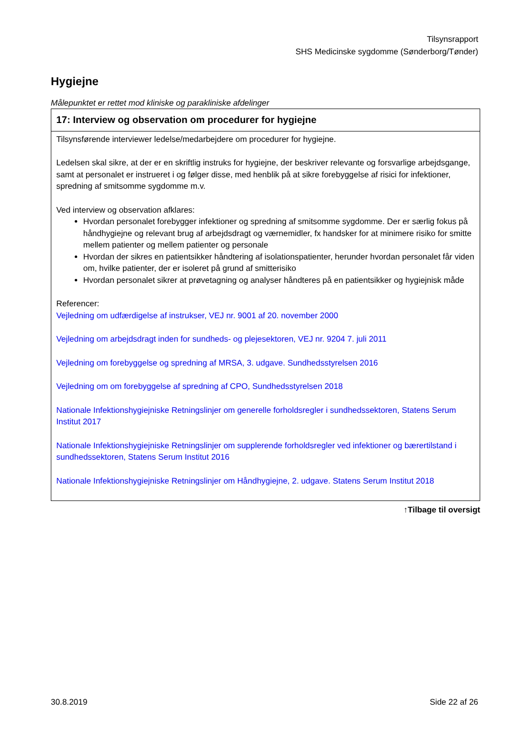Tilsynsrapport
SHS Medicinske sygdomme (Sønderborg/Tønder)
Hygiejne
Målepunktet er rettet mod kliniske og parakliniske afdelinger
| 17: Interview og observation om procedurer for hygiejne |
| --- |
| Tilsynsførende interviewer ledelse/medarbejdere om procedurer for hygiejne. Ledelsen skal sikre, at der er en skriftlig instruks for hygiejne, der beskriver relevante og forsvarlige arbejdsgange, samt at personalet er instrueret i og følger disse, med henblik på at sikre forebyggelse af risici for infektioner, spredning af smitsomme sygdomme m.v. Ved interview og observation afklares: Hvordan personalet forebygger infektioner og spredning af smitsomme sygdomme. Der er særlig fokus på håndhygiejne og relevant brug af arbejdsdragt og værnemidler, fx handsker for at minimere risiko for smitte mellem patienter og mellem patienter og personale Hvordan der sikres en patientsikker håndtering af isolationspatienter, herunder hvordan personalet får viden om, hvilke patienter, der er isoleret på grund af smitterisiko Hvordan personalet sikrer at prøvetagning og analyser håndteres på en patientsikker og hygiejnisk måde Referencer: Vejledning om udfærdigelse af instrukser, VEJ nr. 9001 af 20. november 2000 Vejledning om arbejdsdragt inden for sundheds- og plejesektoren, VEJ nr. 9204 7. juli 2011 Vejledning om forebyggelse og spredning af MRSA, 3. udgave. Sundhedsstyrelsen 2016 Vejledning om om forebyggelse af spredning af CPO, Sundhedsstyrelsen 2018 Nationale Infektionshygiejniske Retningslinjer om generelle forholdsregler i sundhedssektoren, Statens Serum Institut 2017 Nationale Infektionshygiejniske Retningslinjer om supplerende forholdsregler ved infektioner og bærertilstand i sundhedssektoren, Statens Serum Institut 2016 Nationale Infektionshygiejniske Retningslinjer om Håndhygiejne, 2. udgave. Statens Serum Institut 2018 |
↑Tilbage til oversigt
30.8.2019 Side 22 af 26